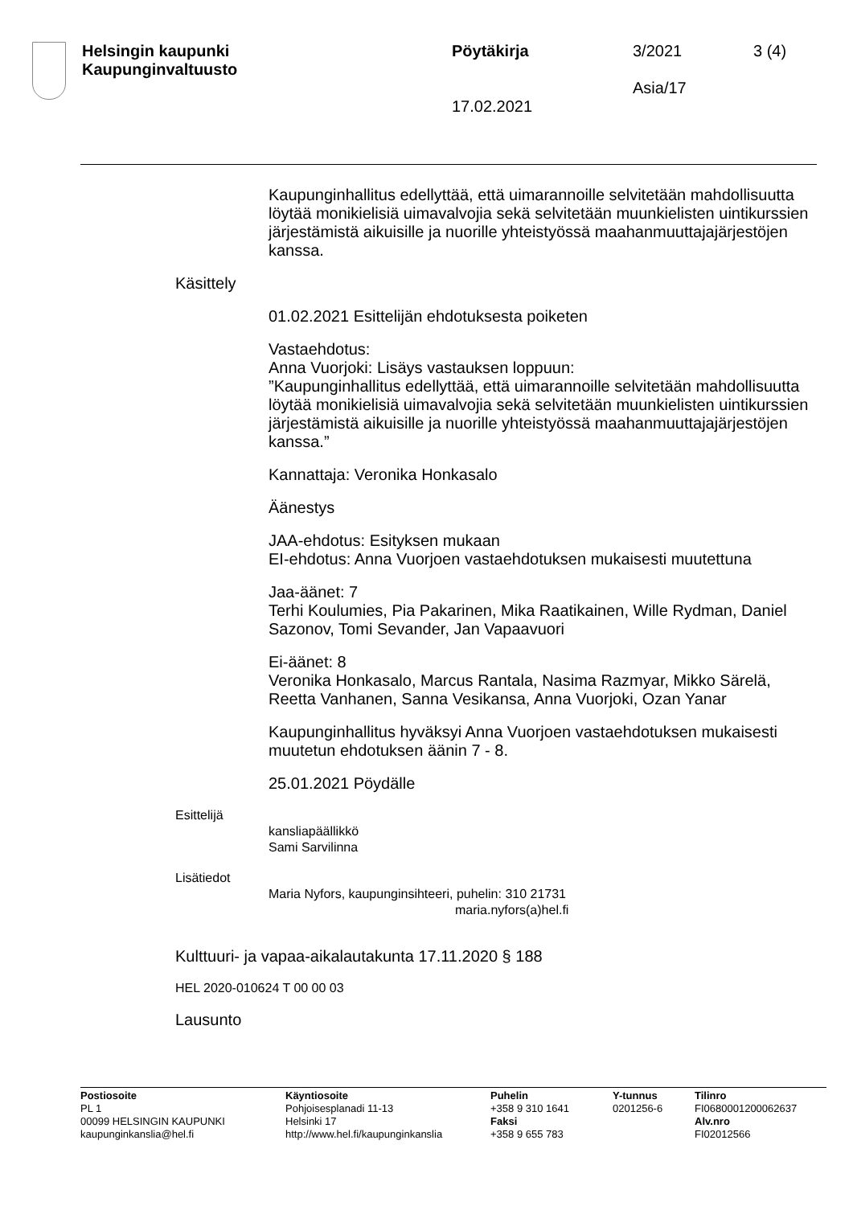Helsingin kaupunki
Kaupunginvaltuusto
Pöytäkirja
17.02.2021
3/2021
Asia/17
3 (4)
Kaupunginhallitus edellyttää, että uimarannoille selvitetään mahdollisuutta löytää monikielisiä uimavalvojia sekä selvitetään muunkielisten uintikurssien järjestämistä aikuisille ja nuorille yhteistyössä maahanmuuttajajärjestöjen kanssa.
Käsittely
01.02.2021 Esittelijän ehdotuksesta poiketen
Vastaehdotus:
Anna Vuorjoki: Lisäys vastauksen loppuun:
”Kaupunginhallitus edellyttää, että uimarannoille selvitetään mahdollisuutta löytää monikielisiä uimavalvojia sekä selvitetään muunkielisten uintikurssien järjestämistä aikuisille ja nuorille yhteistyössä maahanmuuttajajärjestöjen kanssa.”
Kannattaja: Veronika Honkasalo
Äänestys
JAA-ehdotus: Esityksen mukaan
EI-ehdotus: Anna Vuorjoen vastaehdotuksen mukaisesti muutettuna
Jaa-äänet: 7
Terhi Koulumies, Pia Pakarinen, Mika Raatikainen, Wille Rydman, Daniel Sazonov, Tomi Sevander, Jan Vapaavuori
Ei-äänet: 8
Veronika Honkasalo, Marcus Rantala, Nasima Razmyar, Mikko Särelä, Reetta Vanhanen, Sanna Vesikansa, Anna Vuorjoki, Ozan Yanar
Kaupunginhallitus hyväksyi Anna Vuorjoen vastaehdotuksen mukaisesti muutetun ehdotuksen äänin 7 - 8.
25.01.2021 Pöydälle
Esittelijä
kansliapäällikkö
Sami Sarvilinna
Lisätiedot
Maria Nyfors, kaupunginsihteeri, puhelin: 310 21731
maria.nyfors(a)hel.fi
Kulttuuri- ja vapaa-aikalautakunta 17.11.2020 § 188
HEL 2020-010624 T 00 00 03
Lausunto
Postiosoite
PL 1
00099 HELSINGIN KAUPUNKI
kaupunginkanslia@hel.fi
Käyntiosoite
Pohjoisesplanadi 11-13
Helsinki 17
http://www.hel.fi/kaupunginkanslia
Puhelin
+358 9 310 1641
Faksi
+358 9 655 783
Y-tunnus
0201256-6
Tilinro
FI0680001200062637
Alv.nro
FI02012566